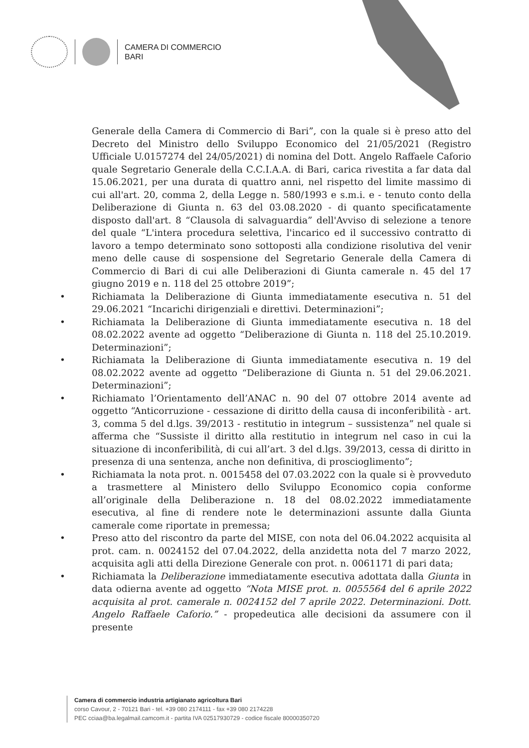CAMERA DI COMMERCIO
BARI
Generale della Camera di Commercio di Bari”, con la quale si è preso atto del Decreto del Ministro dello Sviluppo Economico del 21/05/2021 (Registro Ufficiale U.0157274 del 24/05/2021) di nomina del Dott. Angelo Raffaele Caforio quale Segretario Generale della C.C.I.A.A. di Bari, carica rivestita a far data dal 15.06.2021, per una durata di quattro anni, nel rispetto del limite massimo di cui all'art. 20, comma 2, della Legge n. 580/1993 e s.m.i. e - tenuto conto della Deliberazione di Giunta n. 63 del 03.08.2020 - di quanto specificatamente disposto dall'art. 8 “Clausola di salvaguardia” dell'Avviso di selezione a tenore del quale “L'intera procedura selettiva, l'incarico ed il successivo contratto di lavoro a tempo determinato sono sottoposti alla condizione risolutiva del venir meno delle cause di sospensione del Segretario Generale della Camera di Commercio di Bari di cui alle Deliberazioni di Giunta camerale n. 45 del 17 giugno 2019 e n. 118 del 25 ottobre 2019”;
• Richiamata la Deliberazione di Giunta immediatamente esecutiva n. 51 del 29.06.2021 “Incarichi dirigenziali e direttivi. Determinazioni”;
• Richiamata la Deliberazione di Giunta immediatamente esecutiva n. 18 del 08.02.2022 avente ad oggetto “Deliberazione di Giunta n. 118 del 25.10.2019. Determinazioni”;
• Richiamata la Deliberazione di Giunta immediatamente esecutiva n. 19 del 08.02.2022 avente ad oggetto “Deliberazione di Giunta n. 51 del 29.06.2021. Determinazioni”;
• Richiamato l’Orientamento dell’ANAC n. 90 del 07 ottobre 2014 avente ad oggetto “Anticorruzione - cessazione di diritto della causa di inconferibilità - art. 3, comma 5 del d.lgs. 39/2013 - restitutio in integrum – sussistenza” nel quale si afferma che “Sussiste il diritto alla restitutio in integrum nel caso in cui la situazione di inconferibilità, di cui all’art. 3 del d.lgs. 39/2013, cessa di diritto in presenza di una sentenza, anche non definitiva, di proscioglimento”;
• Richiamata la nota prot. n. 0015458 del 07.03.2022 con la quale si è provveduto a trasmettere al Ministero dello Sviluppo Economico copia conforme all’originale della Deliberazione n. 18 del 08.02.2022 immediatamente esecutiva, al fine di rendere note le determinazioni assunte dalla Giunta camerale come riportate in premessa;
• Preso atto del riscontro da parte del MISE, con nota del 06.04.2022 acquisita al prot. cam. n. 0024152 del 07.04.2022, della anzidetta nota del 7 marzo 2022, acquisita agli atti della Direzione Generale con prot. n. 0061171 di pari data;
• Richiamata la Deliberazione immediatamente esecutiva adottata dalla Giunta in data odierna avente ad oggetto “Nota MISE prot. n. 0055564 del 6 aprile 2022 acquisita al prot. camerale n. 0024152 del 7 aprile 2022. Determinazioni. Dott. Angelo Raffaele Caforio.” - propedeutica alle decisioni da assumere con il presente
Camera di commercio industria artigianato agricoltura Bari
corso Cavour, 2 - 70121 Bari - tel. +39 080 2174111 - fax +39 080 2174228
PEC cciaa@ba.legalmail.camcom.it - partita IVA 02517930729 - codice fiscale 80000350720